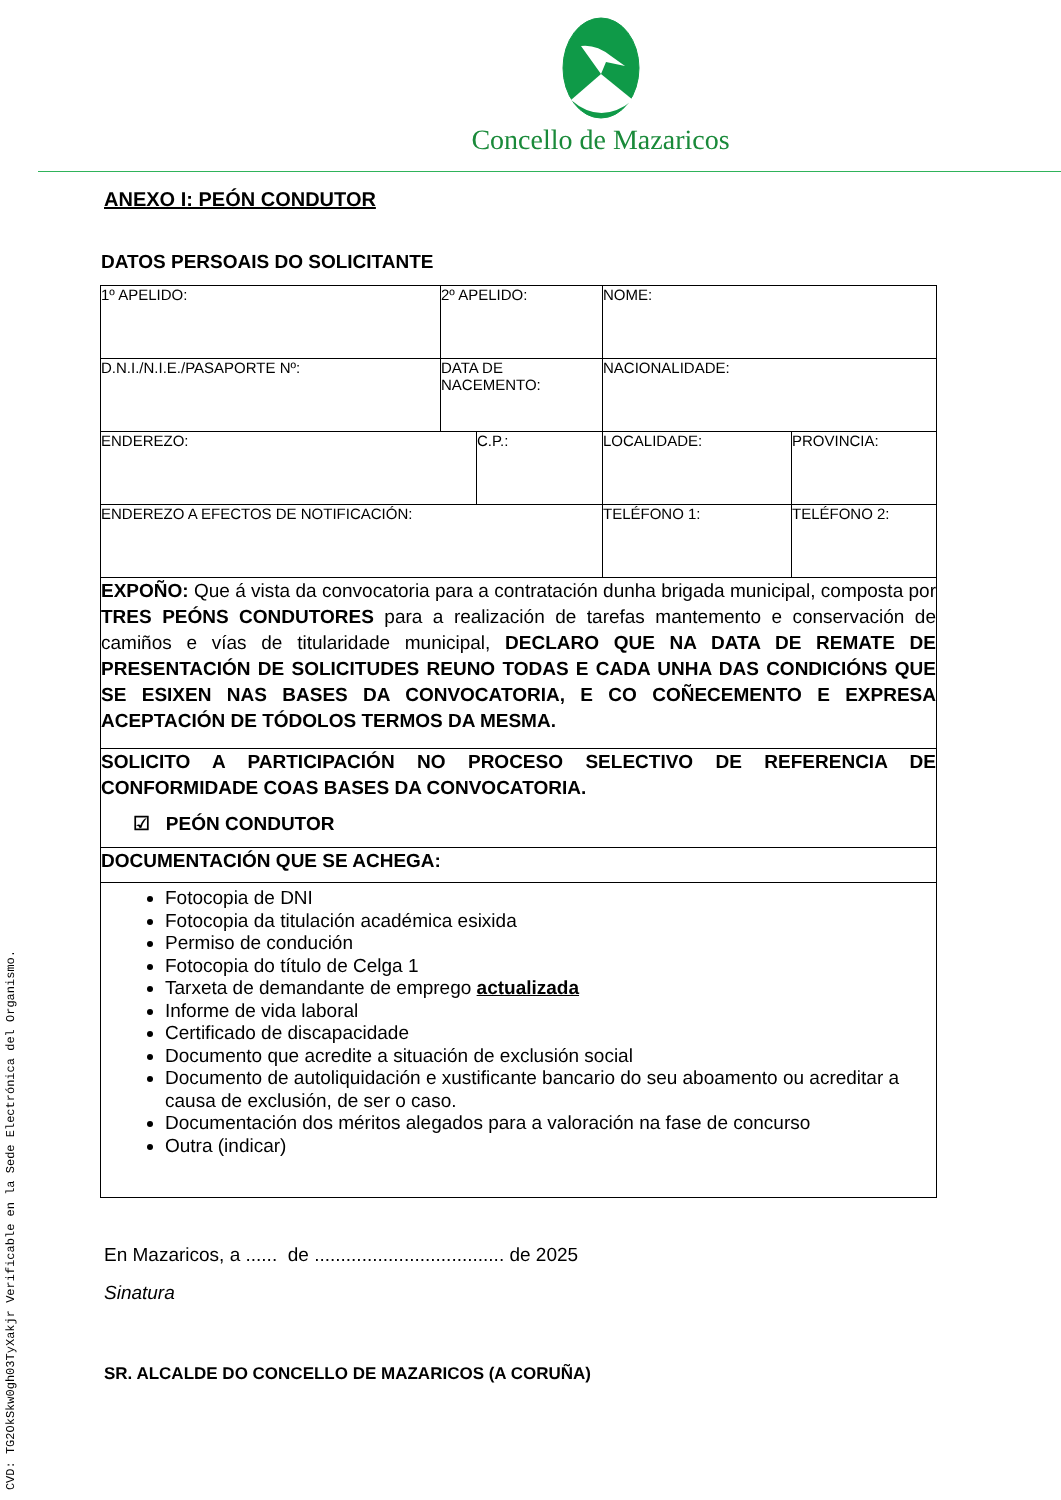Concello de Mazaricos
ANEXO I: PEÓN CONDUTOR
DATOS PERSOAIS DO SOLICITANTE
| 1º APELIDO: | 2º APELIDO: | | NOME: | |
| D.N.I./N.I.E./PASAPORTE Nº: | DATA DE NACEMENTO: | | NACIONALIDADE: | |
| ENDEREZO: | | C.P.: | LOCALIDADE: | PROVINCIA: |
| ENDEREZO A EFECTOS DE NOTIFICACIÓN: | | | TELÉFONO 1: | TELÉFONO 2: |
| EXPOÑO: Que á vista da convocatoria para a contratación dunha brigada municipal, composta por TRES PEÓNS CONDUTORES para a realización de tarefas mantemento e conservación de camiños e vías de titularidade municipal, DECLARO QUE NA DATA DE REMATE DE PRESENTACIÓN DE SOLICITUDES REUNO TODAS E CADA UNHA DAS CONDICIÓNS QUE SE ESIXEN NAS BASES DA CONVOCATORIA, E CO COÑECEMENTO E EXPRESA ACEPTACIÓN DE TÓDOLOS TERMOS DA MESMA. | | | | |
| SOLICITO A PARTICIPACIÓN NO PROCESO SELECTIVO DE REFERENCIA DE CONFORMIDADE COAS BASES DA CONVOCATORIA. ☑ PEÓN CONDUTOR | | | | |
| DOCUMENTACIÓN QUE SE ACHEGA: | | | | |
| Fotocopia de DNI Fotocopia da titulación académica esixida Permiso de condución Fotocopia do título de Celga 1 Tarxeta de demandante de emprego actualizada Informe de vida laboral Certificado de discapacidade Documento que acredite a situación de exclusión social Documento de autoliquidación e xustificante bancario do seu aboamento ou acreditar a causa de exclusión, de ser o caso. Documentación dos méritos alegados para a valoración na fase de concurso Outra (indicar) | | | | |
En Mazaricos, a ...... de .................................... de 2025
Sinatura
SR. ALCALDE DO CONCELLO DE MAZARICOS (A CORUÑA)
CVD: TG2OkSkw0gh03TyXakjr Verificable en la Sede Electrónica del Organismo.